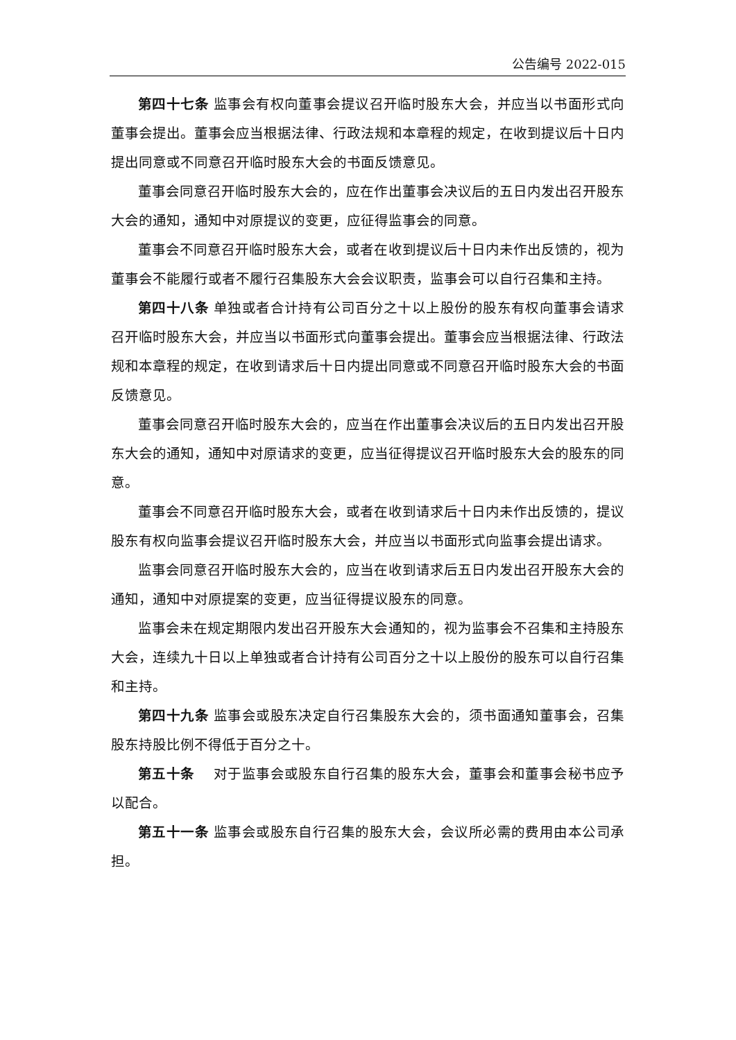公告编号 2022-015
第四十七条 监事会有权向董事会提议召开临时股东大会，并应当以书面形式向董事会提出。董事会应当根据法律、行政法规和本章程的规定，在收到提议后十日内提出同意或不同意召开临时股东大会的书面反馈意见。
董事会同意召开临时股东大会的，应在作出董事会决议后的五日内发出召开股东大会的通知，通知中对原提议的变更，应征得监事会的同意。
董事会不同意召开临时股东大会，或者在收到提议后十日内未作出反馈的，视为董事会不能履行或者不履行召集股东大会会议职责，监事会可以自行召集和主持。
第四十八条 单独或者合计持有公司百分之十以上股份的股东有权向董事会请求召开临时股东大会，并应当以书面形式向董事会提出。董事会应当根据法律、行政法规和本章程的规定，在收到请求后十日内提出同意或不同意召开临时股东大会的书面反馈意见。
董事会同意召开临时股东大会的，应当在作出董事会决议后的五日内发出召开股东大会的通知，通知中对原请求的变更，应当征得提议召开临时股东大会的股东的同意。
董事会不同意召开临时股东大会，或者在收到请求后十日内未作出反馈的，提议股东有权向监事会提议召开临时股东大会，并应当以书面形式向监事会提出请求。
监事会同意召开临时股东大会的，应当在收到请求后五日内发出召开股东大会的通知，通知中对原提案的变更，应当征得提议股东的同意。
监事会未在规定期限内发出召开股东大会通知的，视为监事会不召集和主持股东大会，连续九十日以上单独或者合计持有公司百分之十以上股份的股东可以自行召集和主持。
第四十九条 监事会或股东决定自行召集股东大会的，须书面通知董事会，召集股东持股比例不得低于百分之十。
第五十条　 对于监事会或股东自行召集的股东大会，董事会和董事会秘书应予以配合。
第五十一条 监事会或股东自行召集的股东大会，会议所必需的费用由本公司承担。